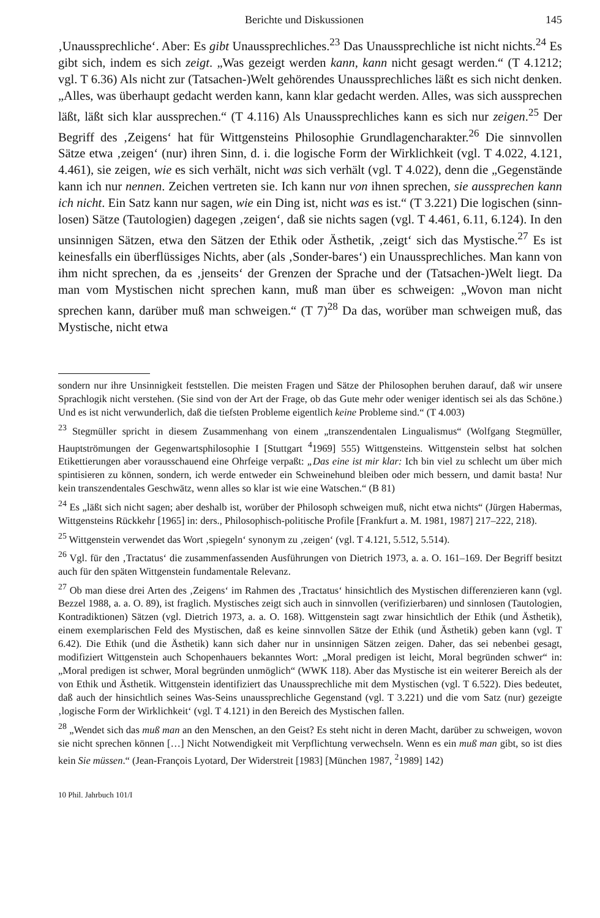Berichte und Diskussionen 145
‚Unaussprechliche‘. Aber: Es gibt Unaussprechliches.<sup>23</sup> Das Unaussprechliche ist nicht nichts.<sup>24</sup> Es gibt sich, indem es sich zeigt. „Was gezeigt werden kann, kann nicht gesagt werden.“ (T 4.1212; vgl. T 6.36) Als nicht zur (Tatsachen-)Welt gehörendes Unaussprechliches läßt es sich nicht denken. „Alles, was überhaupt gedacht werden kann, kann klar gedacht werden. Alles, was sich aussprechen läßt, läßt sich klar aussprechen.“ (T 4.116) Als Unaussprechliches kann es sich nur zeigen.<sup>25</sup> Der Begriff des ‚Zeigens‘ hat für Wittgensteins Philosophie Grundlagencharakter.<sup>26</sup> Die sinnvollen Sätze etwa ‚zeigen‘ (nur) ihren Sinn, d. i. die logische Form der Wirklichkeit (vgl. T 4.022, 4.121, 4.461), sie zeigen, wie es sich verhält, nicht was sich verhält (vgl. T 4.022), denn die „Gegenstände kann ich nur nennen. Zeichen vertreten sie. Ich kann nur von ihnen sprechen, sie aussprechen kann ich nicht. Ein Satz kann nur sagen, wie ein Ding ist, nicht was es ist.“ (T 3.221) Die logischen (sinn-losen) Sätze (Tautologien) dagegen ‚zeigen‘, daß sie nichts sagen (vgl. T 4.461, 6.11, 6.124). In den unsinnigen Sätzen, etwa den Sätzen der Ethik oder Ästhetik, ‚zeigt‘ sich das Mystische.<sup>27</sup> Es ist keinesfalls ein überflüssiges Nichts, aber (als ‚Sonder-bares‘) ein Unaussprechliches. Man kann von ihm nicht sprechen, da es ‚jenseits‘ der Grenzen der Sprache und der (Tatsachen-)Welt liegt. Da man vom Mystischen nicht sprechen kann, muß man über es schweigen: „Wovon man nicht sprechen kann, darüber muß man schweigen.“ (T 7)<sup>28</sup> Da das, worüber man schweigen muß, das Mystische, nicht etwa
sondern nur ihre Unsinnigkeit feststellen. Die meisten Fragen und Sätze der Philosophen beruhen darauf, daß wir unsere Sprachlogik nicht verstehen. (Sie sind von der Art der Frage, ob das Gute mehr oder weniger identisch sei als das Schöne.) Und es ist nicht verwunderlich, daß die tiefsten Probleme eigentlich keine Probleme sind.“ (T 4.003)
<sup>23</sup> Stegmüller spricht in diesem Zusammenhang von einem „transzendentalen Lingualismus“ (Wolfgang Stegmüller, Hauptströmungen der Gegenwartsphilosophie I [Stuttgart <sup>4</sup>1969] 555) Wittgensteins. Wittgenstein selbst hat solchen Etikettierungen aber vorausschauend eine Ohrfeige verpaßt: „Das eine ist mir klar: Ich bin viel zu schlecht um über mich spintisieren zu können, sondern, ich werde entweder ein Schweinehund bleiben oder mich bessern, und damit basta! Nur kein transzendentales Geschwätz, wenn alles so klar ist wie eine Watschen.“ (B 81)
<sup>24</sup> Es „läßt sich nicht sagen; aber deshalb ist, worüber der Philosoph schweigen muß, nicht etwa nichts“ (Jürgen Habermas, Wittgensteins Rückkehr [1965] in: ders., Philosophisch-politische Profile [Frankfurt a. M. 1981, 1987] 217–222, 218).
<sup>25</sup> Wittgenstein verwendet das Wort ‚spiegeln‘ synonym zu ‚zeigen‘ (vgl. T 4.121, 5.512, 5.514).
<sup>26</sup> Vgl. für den ‚Tractatus‘ die zusammenfassenden Ausführungen von Dietrich 1973, a. a. O. 161–169. Der Begriff besitzt auch für den späten Wittgenstein fundamentale Relevanz.
<sup>27</sup> Ob man diese drei Arten des ‚Zeigens‘ im Rahmen des ‚Tractatus‘ hinsichtlich des Mystischen differenzieren kann (vgl. Bezzel 1988, a. a. O. 89), ist fraglich. Mystisches zeigt sich auch in sinnvollen (verifizierbaren) und sinnlosen (Tautologien, Kontradiktionen) Sätzen (vgl. Dietrich 1973, a. a. O. 168). Wittgenstein sagt zwar hinsichtlich der Ethik (und Ästhetik), einem exemplarischen Feld des Mystischen, daß es keine sinnvollen Sätze der Ethik (und Ästhetik) geben kann (vgl. T 6.42). Die Ethik (und die Ästhetik) kann sich daher nur in unsinnigen Sätzen zeigen. Daher, das sei nebenbei gesagt, modifiziert Wittgenstein auch Schopenhauers bekanntes Wort: „Moral predigen ist leicht, Moral begründen schwer“ in: „Moral predigen ist schwer, Moral begründen unmöglich“ (WWK 118). Aber das Mystische ist ein weiterer Bereich als der von Ethik und Ästhetik. Wittgenstein identifiziert das Unaussprechliche mit dem Mystischen (vgl. T 6.522). Dies bedeutet, daß auch der hinsichtlich seines Was-Seins unaussprechliche Gegenstand (vgl. T 3.221) und die vom Satz (nur) gezeigte ‚logische Form der Wirklichkeit‘ (vgl. T 4.121) in den Bereich des Mystischen fallen.
<sup>28</sup> „Wendet sich das muß man an den Menschen, an den Geist? Es steht nicht in deren Macht, darüber zu schweigen, wovon sie nicht sprechen können […] Nicht Notwendigkeit mit Verpflichtung verwechseln. Wenn es ein muß man gibt, so ist dies kein Sie müssen.“ (Jean-François Lyotard, Der Widerstreit [1983] [München 1987, <sup>2</sup>1989] 142)
10 Phil. Jahrbuch 101/I